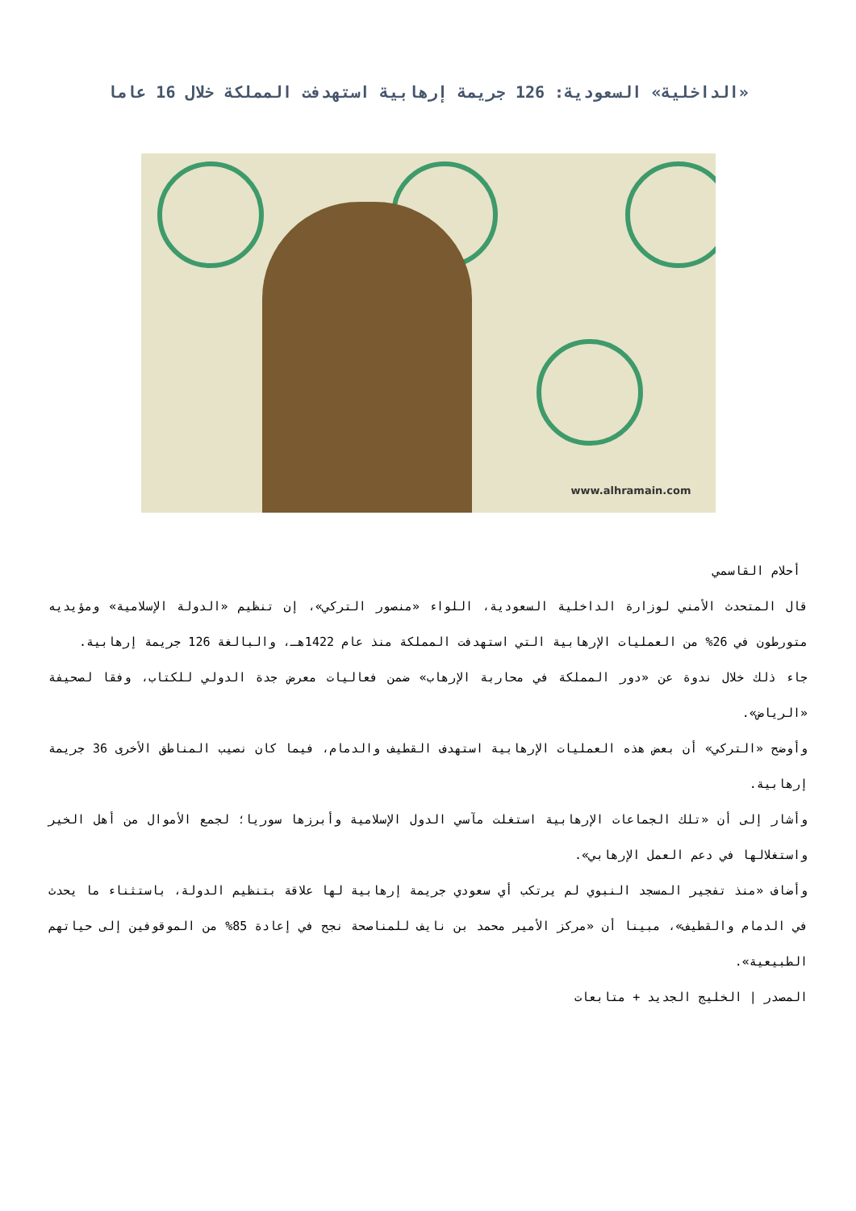«الداخلية» السعودية: 126 جريمة إرهابية استهدفت المملكة خلال 16 عاما
www.alhramain.com
أحلام القاسمي
قال المتحدث الأمني لوزارة الداخلية السعودية، اللواء «منصور التركي»، إن تنظيم «الدولة الإسلامية» ومؤيديه متورطون في 26% من العمليات الإرهابية التي استهدفت المملكة منذ عام 1422هـ، والبالغة 126 جريمة إرهابية.
جاء ذلك خلال ندوة عن «دور المملكة في محاربة الإرهاب» ضمن فعاليات معرض جدة الدولي للكتاب، وفقا لصحيفة «الرياض».
وأوضح «التركي» أن بعض هذه العمليات الإرهابية استهدف القطيف والدمام، فيما كان نصيب المناطق الأخرى 36 جريمة إرهابية.
وأشار إلى أن «تلك الجماعات الإرهابية استغلت مآسي الدول الإسلامية وأبرزها سوريا؛ لجمع الأموال من أهل الخير واستغلالها في دعم العمل الإرهابي».
وأضاف «منذ تفجير المسجد النبوي لم يرتكب أي سعودي جريمة إرهابية لها علاقة بتنظيم الدولة، باستثناء ما يحدث في الدمام والقطيف»، مبينا أن «مركز الأمير محمد بن نايف للمناصحة نجح في إعادة 85% من الموقوفين إلى حياتهم الطبيعية».
المصدر | الخليج الجديد + متابعات